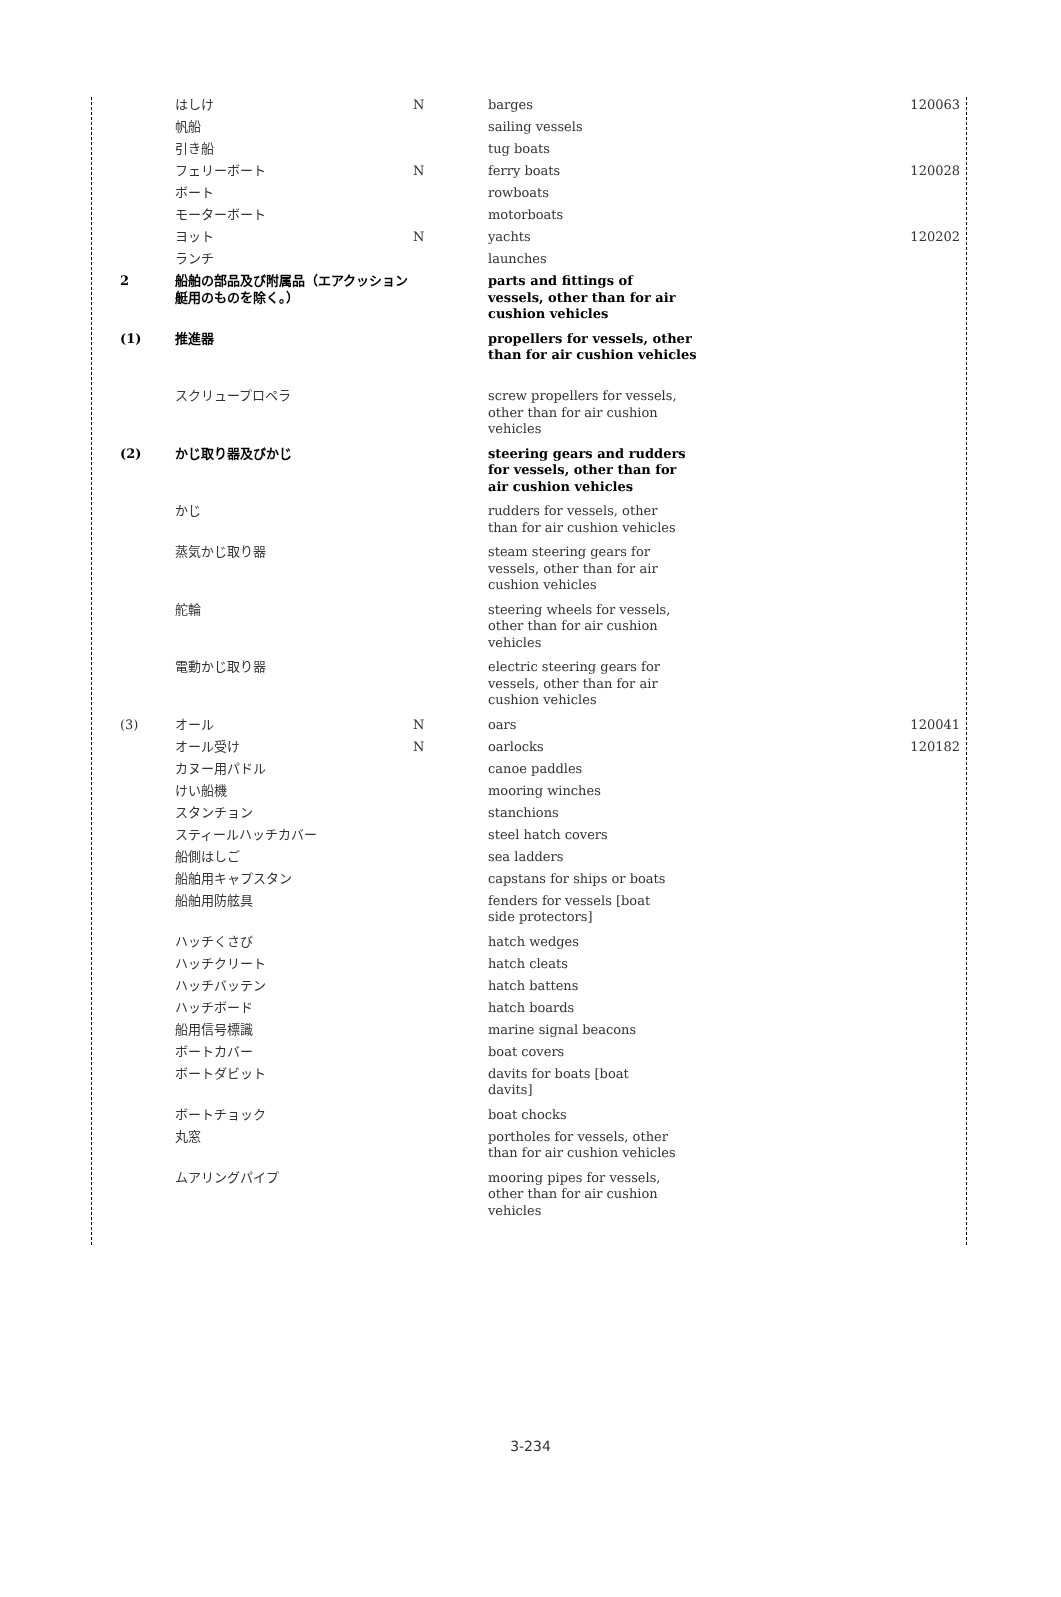| | はしけ | N | barges | 120063 |
| | 帆船 | | sailing vessels | |
| | 引き船 | | tug boats | |
| | フェリーボート | N | ferry boats | 120028 |
| | ボート | | rowboats | |
| | モーターボート | | motorboats | |
| | ヨット | N | yachts | 120202 |
| | ランチ | | launches | |
| 2 | 船舶の部品及び附属品（エアクッション艇用のものを除く。） | | parts and fittings of vessels, other than for air cushion vehicles | |
| (1) | 推進器 | | propellers for vessels, other than for air cushion vehicles | |
| | スクリュープロペラ | | screw propellers for vessels, other than for air cushion vehicles | |
| (2) | かじ取り器及びかじ | | steering gears and rudders for vessels, other than for air cushion vehicles | |
| | かじ | | rudders for vessels, other than for air cushion vehicles | |
| | 蒸気かじ取り器 | | steam steering gears for vessels, other than for air cushion vehicles | |
| | 舵輪 | | steering wheels for vessels, other than for air cushion vehicles | |
| | 電動かじ取り器 | | electric steering gears for vessels, other than for air cushion vehicles | |
| (3) | オール | N | oars | 120041 |
| | オール受け | N | oarlocks | 120182 |
| | カヌー用パドル | | canoe paddles | |
| | けい船機 | | mooring winches | |
| | スタンチョン | | stanchions | |
| | スティールハッチカバー | | steel hatch covers | |
| | 船側はしご | | sea ladders | |
| | 船舶用キャプスタン | | capstans for ships or boats | |
| | 船舶用防舷具 | | fenders for vessels [boat side protectors] | |
| | ハッチくさび | | hatch wedges | |
| | ハッチクリート | | hatch cleats | |
| | ハッチバッテン | | hatch battens | |
| | ハッチボード | | hatch boards | |
| | 船用信号標識 | | marine signal beacons | |
| | ボートカバー | | boat covers | |
| | ボートダビット | | davits for boats [boat davits] | |
| | ボートチョック | | boat chocks | |
| | 丸窓 | | portholes for vessels, other than for air cushion vehicles | |
| | ムアリングパイプ | | mooring pipes for vessels, other than for air cushion vehicles | |
3-234